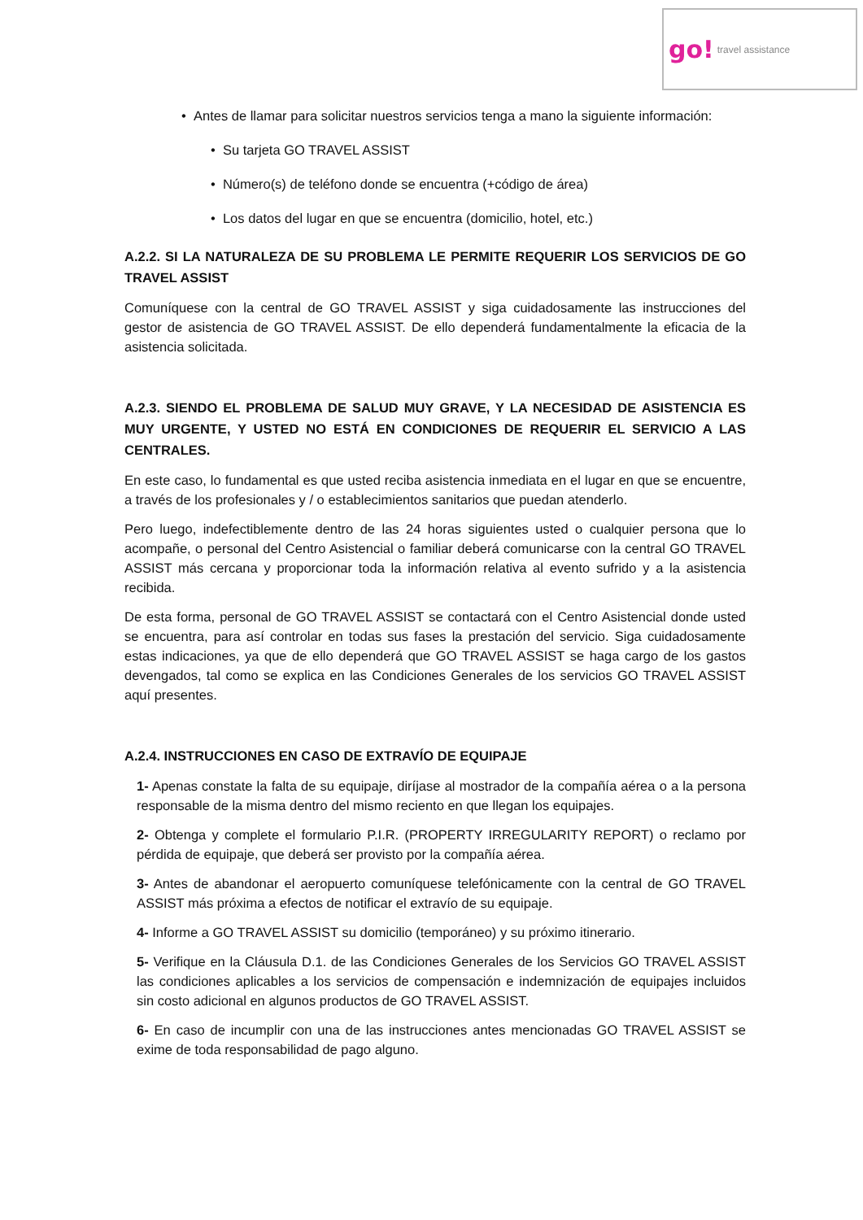go! travel assistance
• Antes de llamar para solicitar nuestros servicios tenga a mano la siguiente información:
• Su tarjeta GO TRAVEL ASSIST
• Número(s) de teléfono donde se encuentra (+código de área)
• Los datos del lugar en que se encuentra (domicilio, hotel, etc.)
A.2.2. SI LA NATURALEZA DE SU PROBLEMA LE PERMITE REQUERIR LOS SERVICIOS DE GO TRAVEL ASSIST
Comuníquese con la central de GO TRAVEL ASSIST y siga cuidadosamente las instrucciones del gestor de asistencia de GO TRAVEL ASSIST. De ello dependerá fundamentalmente la eficacia de la asistencia solicitada.
A.2.3. SIENDO EL PROBLEMA DE SALUD MUY GRAVE, Y LA NECESIDAD DE ASISTENCIA ES MUY URGENTE, Y USTED NO ESTÁ EN CONDICIONES DE REQUERIR EL SERVICIO A LAS CENTRALES.
En este caso, lo fundamental es que usted reciba asistencia inmediata en el lugar en que se encuentre, a través de los profesionales y / o establecimientos sanitarios que puedan atenderlo.
Pero luego, indefectiblemente dentro de las 24 horas siguientes usted o cualquier persona que lo acompañe, o personal del Centro Asistencial o familiar deberá comunicarse con la central GO TRAVEL ASSIST más cercana y proporcionar toda la información relativa al evento sufrido y a la asistencia recibida.
De esta forma, personal de GO TRAVEL ASSIST se contactará con el Centro Asistencial donde usted se encuentra, para así controlar en todas sus fases la prestación del servicio. Siga cuidadosamente estas indicaciones, ya que de ello dependerá que GO TRAVEL ASSIST se haga cargo de los gastos devengados, tal como se explica en las Condiciones Generales de los servicios GO TRAVEL ASSIST aquí presentes.
A.2.4. INSTRUCCIONES EN CASO DE EXTRAVÍO DE EQUIPAJE
1- Apenas constate la falta de su equipaje, diríjase al mostrador de la compañía aérea o a la persona responsable de la misma dentro del mismo reciento en que llegan los equipajes.
2- Obtenga y complete el formulario P.I.R. (PROPERTY IRREGULARITY REPORT) o reclamo por pérdida de equipaje, que deberá ser provisto por la compañía aérea.
3- Antes de abandonar el aeropuerto comuníquese telefónicamente con la central de GO TRAVEL ASSIST más próxima a efectos de notificar el extravío de su equipaje.
4- Informe a GO TRAVEL ASSIST su domicilio (temporáneo) y su próximo itinerario.
5- Verifique en la Cláusula D.1. de las Condiciones Generales de los Servicios GO TRAVEL ASSIST las condiciones aplicables a los servicios de compensación e indemnización de equipajes incluidos sin costo adicional en algunos productos de GO TRAVEL ASSIST.
6- En caso de incumplir con una de las instrucciones antes mencionadas GO TRAVEL ASSIST se exime de toda responsabilidad de pago alguno.